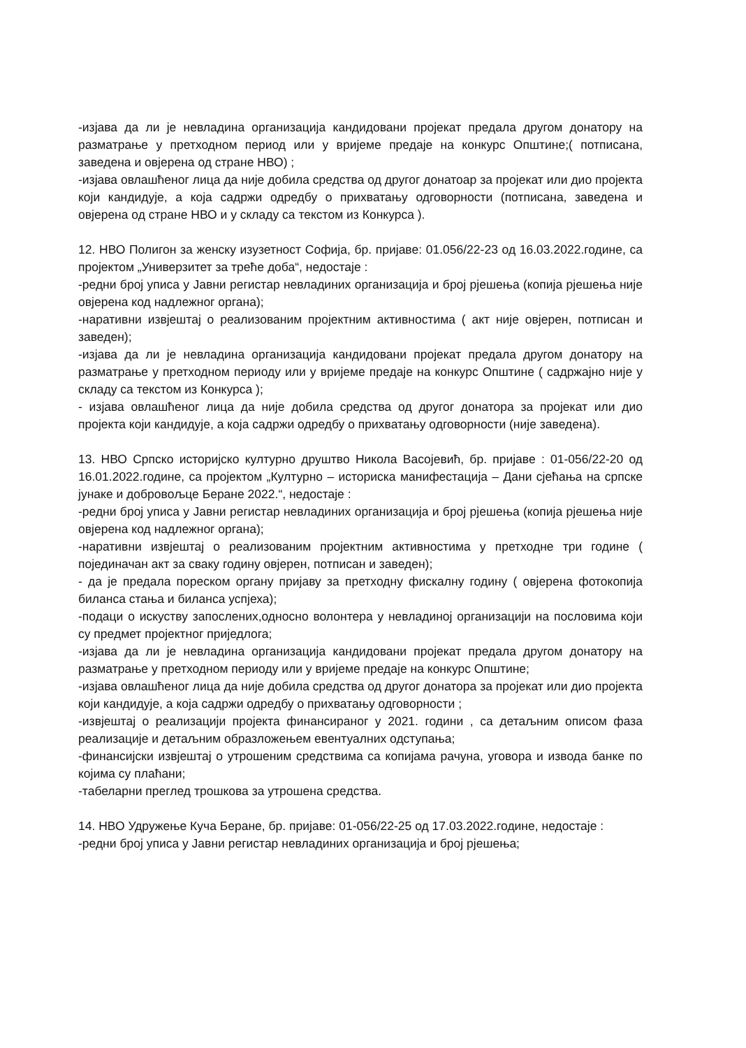-изјава да ли је невладина организација кандидовани пројекат предала другом донатору на разматрање у претходном период или у вријеме предаје на конкурс Општине;( потписана, заведена и овјерена од стране НВО) ;
-изјава овлашћеног лица да није добила средства од другог донатоар за пројекат или дио пројекта који кандидује, а која садржи одредбу о прихватању одговорности (потписана, заведена и овјерена од стране НВО и у складу са текстом из Конкурса ).
12. НВО Полигон за женску изузетност Софија, бр. пријаве: 01.056/22-23 од 16.03.2022.године, са пројектом „Универзитет за треће доба“, недостаје :
-редни број уписа у Јавни регистар невладиних организација и број рјешења (копија рјешења није овјерена код надлежног органа);
-наративни извјештај о реализованим пројектним активностима ( акт није овјерен, потписан и заведен);
-изјава да ли је невладина организација кандидовани пројекат предала другом донатору на разматрање у претходном периоду или у вријеме предаје на конкурс Општине ( садржајно није у складу са текстом из Конкурса );
- изјава овлашћеног лица да није добила средства од другог донатора за пројекат или дио пројекта који кандидује, а која садржи одредбу о прихватању одговорности (није заведена).
13. НВО Српско историјско културно друштво Никола Васојевић, бр. пријаве : 01-056/22-20 од 16.01.2022.године, са пројектом „Културно – историска манифестација – Дани сјећања на српске јунаке и добровољце Беране 2022.“, недостаје :
-редни број уписа у Јавни регистар невладиних организација и број рјешења (копија рјешења није овјерена код надлежног органа);
-наративни извјештај о реализованим пројектним активностима у претходне три године ( појединачан акт за сваку годину овјерен, потписан и заведен);
- да је предала пореском органу пријаву за претходну фискалну годину ( овјерена фотокопија биланса стања и биланса успјеха);
-подаци о искуству запослених,односно волонтера у невладиној организацији на пословима који су предмет пројектног приједлога;
-изјава да ли је невладина организација кандидовани пројекат предала другом донатору на разматрање у претходном периоду или у вријеме предаје на конкурс Општине;
-изјава овлашћеног лица да није добила средства од другог донатора за пројекат или дио пројекта који кандидује, а која садржи одредбу о прихватању одговорности ;
-извјештај о реализацији пројекта финансираног у 2021. години , са детаљним описом фаза реализације и детаљним образложењем евентуалних одступања;
-финансијски извјештај о утрошеним средствима са копијама рачуна, уговора и извода банке по којима су плаћани;
-табеларни преглед трошкова за утрошена средства.
14. НВО Удружење Куча Беране, бр. пријаве: 01-056/22-25 од 17.03.2022.године, недостаје :
-редни број уписа у Јавни регистар невладиних организација и број рјешења;